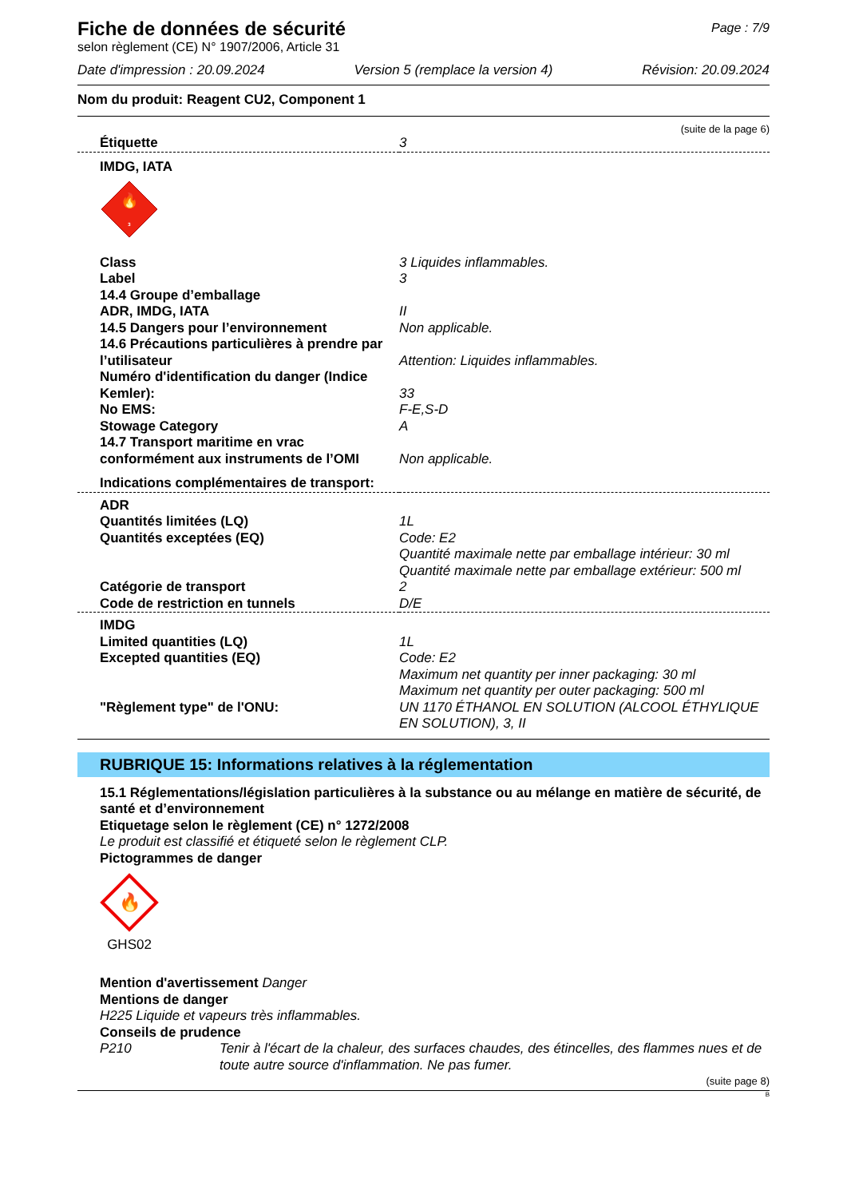Page : 7/9
Fiche de données de sécurité
selon règlement (CE) N° 1907/2006, Article 31
Date d'impression : 20.09.2024 Version 5 (remplace la version 4) Révision: 20.09.2024
Nom du produit: Reagent CU2, Component 1
(suite de la page 6)
| Étiquette | 3 |
| IMDG, IATA | |
| 🔥 3 | |
| Class | 3 Liquides inflammables. |
| Label | 3 |
| 14.4 Groupe d’emballage ADR, IMDG, IATA | II |
| 14.5 Dangers pour l’environnement | Non applicable. |
| 14.6 Précautions particulières à prendre par l’utilisateur | Attention: Liquides inflammables. |
| Numéro d'identification du danger (Indice Kemler): | 33 |
| No EMS: | F-E,S-D |
| Stowage Category | A |
| 14.7 Transport maritime en vrac conformément aux instruments de l’OMI | Non applicable. |
| Indications complémentaires de transport: | |
| ADR | |
| Quantités limitées (LQ) | 1L |
| Quantités exceptées (EQ) | Code: E2 Quantité maximale nette par emballage intérieur: 30 ml Quantité maximale nette par emballage extérieur: 500 ml |
| Catégorie de transport | 2 |
| Code de restriction en tunnels | D/E |
| IMDG | |
| Limited quantities (LQ) | 1L |
| Excepted quantities (EQ) | Code: E2 Maximum net quantity per inner packaging: 30 ml Maximum net quantity per outer packaging: 500 ml |
| "Règlement type" de l'ONU: | UN 1170 ÉTHANOL EN SOLUTION (ALCOOL ÉTHYLIQUE EN SOLUTION), 3, II |
RUBRIQUE 15: Informations relatives à la réglementation
15.1 Réglementations/législation particulières à la substance ou au mélange en matière de sécurité, de santé et d’environnement
Etiquetage selon le règlement (CE) n° 1272/2008
Le produit est classifié et étiqueté selon le règlement CLP.
Pictogrammes de danger
🔥
GHS02
Mention d'avertissement Danger
Mentions de danger
H225 Liquide et vapeurs très inflammables.
Conseils de prudence
P210 Tenir à l'écart de la chaleur, des surfaces chaudes, des étincelles, des flammes nues et de toute autre source d'inflammation. Ne pas fumer.
(suite page 8)
B